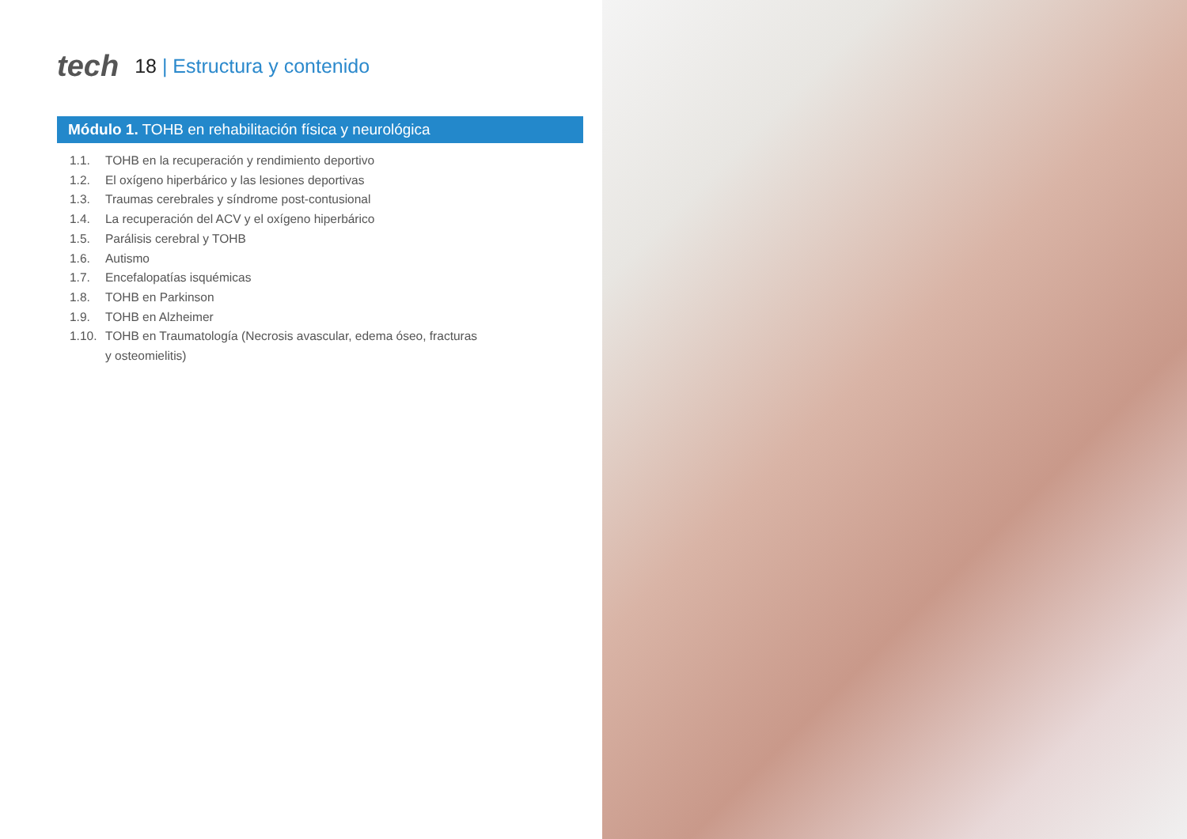tech
18 | Estructura y contenido
Módulo 1. TOHB en rehabilitación física y neurológica
1.1. TOHB en la recuperación y rendimiento deportivo
1.2. El oxígeno hiperbárico y las lesiones deportivas
1.3. Traumas cerebrales y síndrome post-contusional
1.4. La recuperación del ACV y el oxígeno hiperbárico
1.5. Parálisis cerebral y TOHB
1.6. Autismo
1.7. Encefalopatías isquémicas
1.8. TOHB en Parkinson
1.9. TOHB en Alzheimer
1.10. TOHB en Traumatología (Necrosis avascular, edema óseo, fracturas
y osteomielitis)